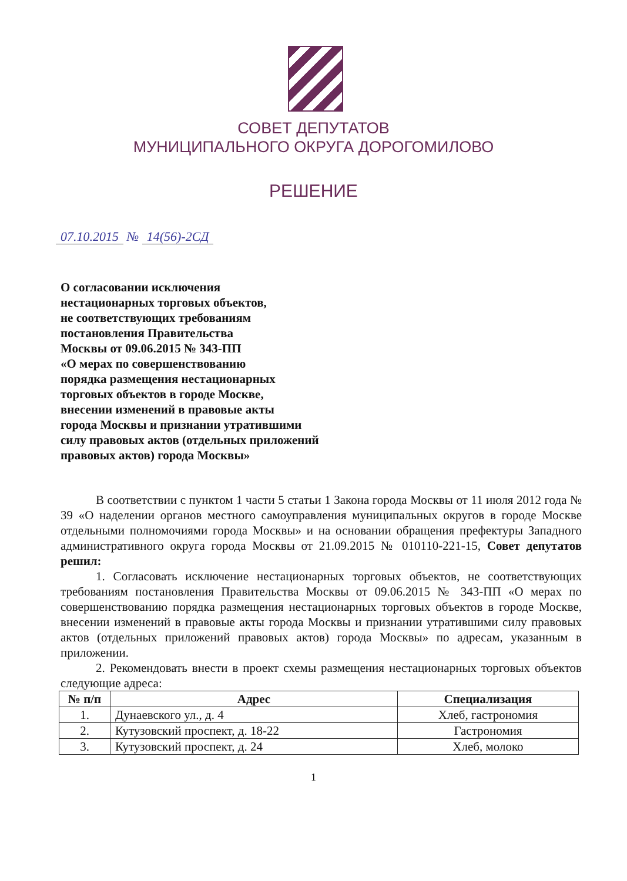СОВЕТ ДЕПУТАТОВ
МУНИЦИПАЛЬНОГО ОКРУГА ДОРОГОМИЛОВО
РЕШЕНИЕ
07.10.2015 № 14(56)-2СД
О согласовании исключения
нестационарных торговых объектов,
не соответствующих требованиям
постановления Правительства
Москвы от 09.06.2015 № 343-ПП
«О мерах по совершенствованию
порядка размещения нестационарных
торговых объектов в городе Москве,
внесении изменений в правовые акты
города Москвы и признании утратившими
силу правовых актов (отдельных приложений
правовых актов) города Москвы»
В соответствии с пунктом 1 части 5 статьи 1 Закона города Москвы от 11 июля 2012 года № 39 «О наделении органов местного самоуправления муниципальных округов в городе Москве отдельными полномочиями города Москвы» и на основании обращения префектуры Западного административного округа города Москвы от 21.09.2015 № 010110-221-15, Совет депутатов решил:
1. Согласовать исключение нестационарных торговых объектов, не соответствующих требованиям постановления Правительства Москвы от 09.06.2015 № 343-ПП «О мерах по совершенствованию порядка размещения нестационарных торговых объектов в городе Москве, внесении изменений в правовые акты города Москвы и признании утратившими силу правовых актов (отдельных приложений правовых актов) города Москвы» по адресам, указанным в приложении.
2. Рекомендовать внести в проект схемы размещения нестационарных торговых объектов следующие адреса:
| № п/п | Адрес | Специализация |
| --- | --- | --- |
| 1. | Дунаевского ул., д. 4 | Хлеб, гастрономия |
| 2. | Кутузовский проспект, д. 18-22 | Гастрономия |
| 3. | Кутузовский проспект, д. 24 | Хлеб, молоко |
1